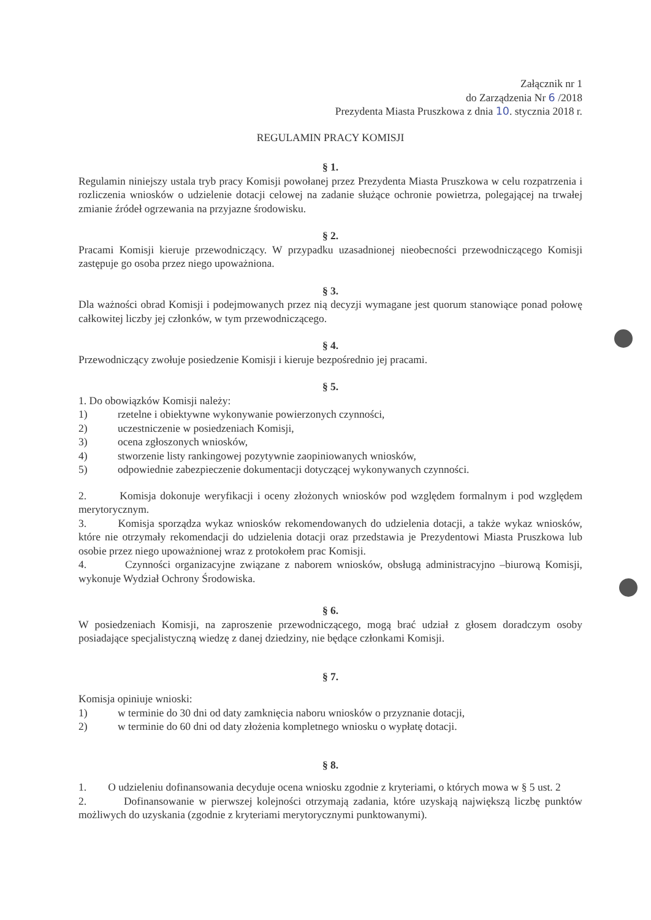Załącznik nr 1
do Zarządzenia Nr 6 /2018
Prezydenta Miasta Pruszkowa z dnia 10. stycznia 2018 r.
REGULAMIN PRACY KOMISJI
§ 1.
Regulamin niniejszy ustala tryb pracy Komisji powołanej przez Prezydenta Miasta Pruszkowa w celu rozpatrzenia i rozliczenia wniosków o udzielenie dotacji celowej na zadanie służące ochronie powietrza, polegającej na trwałej zmianie źródeł ogrzewania na przyjazne środowisku.
§ 2.
Pracami Komisji kieruje przewodniczący. W przypadku uzasadnionej nieobecności przewodniczącego Komisji zastępuje go osoba przez niego upoważniona.
§ 3.
Dla ważności obrad Komisji i podejmowanych przez nią decyzji wymagane jest quorum stanowiące ponad połowę całkowitej liczby jej członków, w tym przewodniczącego.
§ 4.
Przewodniczący zwołuje posiedzenie Komisji i kieruje bezpośrednio jej pracami.
§ 5.
1. Do obowiązków Komisji należy:
1) rzetelne i obiektywne wykonywanie powierzonych czynności,
2) uczestniczenie w posiedzeniach Komisji,
3) ocena zgłoszonych wniosków,
4) stworzenie listy rankingowej pozytywnie zaopiniowanych wniosków,
5) odpowiednie zabezpieczenie dokumentacji dotyczącej wykonywanych czynności.
2. Komisja dokonuje weryfikacji i oceny złożonych wniosków pod względem formalnym i pod względem merytorycznym.
3. Komisja sporządza wykaz wniosków rekomendowanych do udzielenia dotacji, a także wykaz wniosków, które nie otrzymały rekomendacji do udzielenia dotacji oraz przedstawia je Prezydentowi Miasta Pruszkowa lub osobie przez niego upoważnionej wraz z protokołem prac Komisji.
4. Czynności organizacyjne związane z naborem wniosków, obsługą administracyjno –biurową Komisji, wykonuje Wydział Ochrony Środowiska.
§ 6.
W posiedzeniach Komisji, na zaproszenie przewodniczącego, mogą brać udział z głosem doradczym osoby posiadające specjalistyczną wiedzę z danej dziedziny, nie będące członkami Komisji.
§ 7.
Komisja opiniuje wnioski:
1) w terminie do 30 dni od daty zamknięcia naboru wniosków o przyznanie dotacji,
2) w terminie do 60 dni od daty złożenia kompletnego wniosku o wypłatę dotacji.
§ 8.
1. O udzieleniu dofinansowania decyduje ocena wniosku zgodnie z kryteriami, o których mowa w § 5 ust. 2
2. Dofinansowanie w pierwszej kolejności otrzymają zadania, które uzyskają największą liczbę punktów możliwych do uzyskania (zgodnie z kryteriami merytorycznymi punktowanymi).